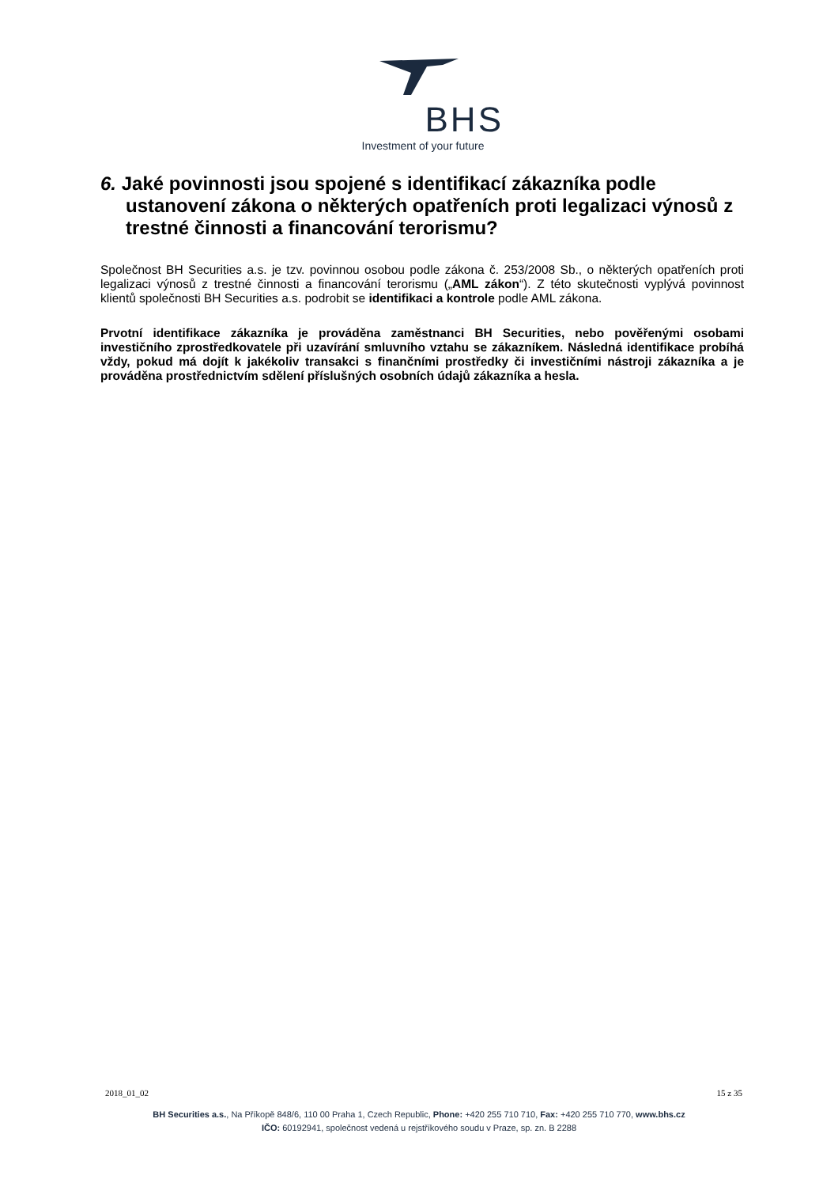BHS
Investment of your future
6. Jaké povinnosti jsou spojené s identifikací zákazníka podle ustanovení zákona o některých opatřeních proti legalizaci výnosů z trestné činnosti a financování terorismu?
Společnost BH Securities a.s. je tzv. povinnou osobou podle zákona č. 253/2008 Sb., o některých opatřeních proti legalizaci výnosů z trestné činnosti a financování terorismu („AML zákon“). Z této skutečnosti vyplývá povinnost klientů společnosti BH Securities a.s. podrobit se identifikaci a kontrole podle AML zákona.
Prvotní identifikace zákazníka je prováděna zaměstnanci BH Securities, nebo pověřenými osobami investičního zprostředkovatele při uzavírání smluvního vztahu se zákazníkem. Následná identifikace probíhá vždy, pokud má dojít k jakékoliv transakci s finančními prostředky či investičními nástroji zákazníka a je prováděna prostřednictvím sdělení příslušných osobních údajů zákazníka a hesla.
2018_01_02 15 z 35
BH Securities a.s., Na Příkopě 848/6, 110 00 Praha 1, Czech Republic, Phone: +420 255 710 710, Fax: +420 255 710 770, www.bhs.cz
IČO: 60192941, společnost vedená u rejstříkového soudu v Praze, sp. zn. B 2288